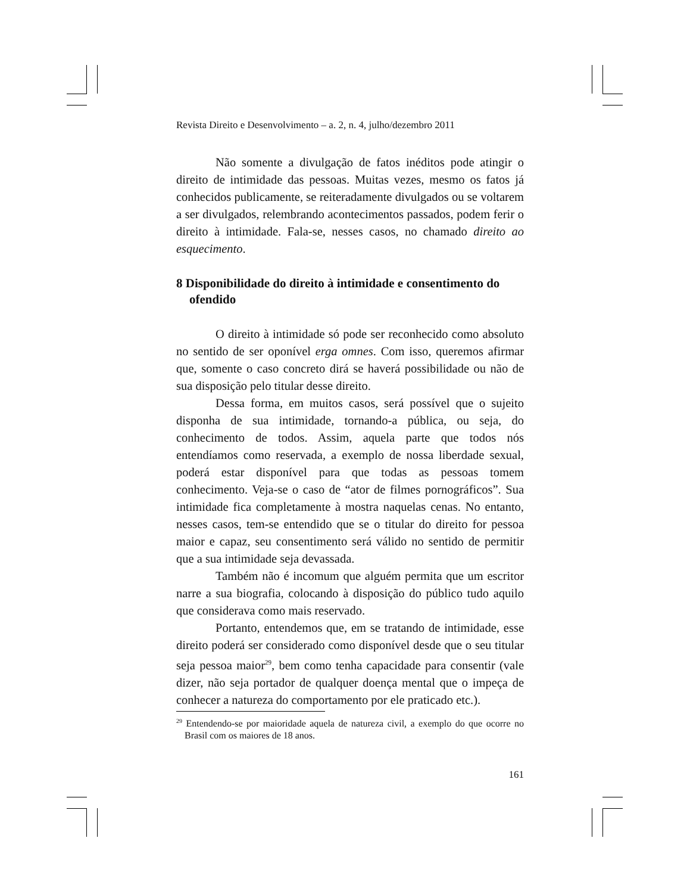Revista Direito e Desenvolvimento – a. 2, n. 4, julho/dezembro 2011
Não somente a divulgação de fatos inéditos pode atingir o direito de intimidade das pessoas. Muitas vezes, mesmo os fatos já conhecidos publicamente, se reiteradamente divulgados ou se voltarem a ser divulgados, relembrando acontecimentos passados, podem ferir o direito à intimidade. Fala-se, nesses casos, no chamado direito ao esquecimento.
8 Disponibilidade do direito à intimidade e consentimento do ofendido
O direito à intimidade só pode ser reconhecido como absoluto no sentido de ser oponível erga omnes. Com isso, queremos afirmar que, somente o caso concreto dirá se haverá possibilidade ou não de sua disposição pelo titular desse direito.
Dessa forma, em muitos casos, será possível que o sujeito disponha de sua intimidade, tornando-a pública, ou seja, do conhecimento de todos. Assim, aquela parte que todos nós entendíamos como reservada, a exemplo de nossa liberdade sexual, poderá estar disponível para que todas as pessoas tomem conhecimento. Veja-se o caso de “ator de filmes pornográficos”. Sua intimidade fica completamente à mostra naquelas cenas. No entanto, nesses casos, tem-se entendido que se o titular do direito for pessoa maior e capaz, seu consentimento será válido no sentido de permitir que a sua intimidade seja devassada.
Também não é incomum que alguém permita que um escritor narre a sua biografia, colocando à disposição do público tudo aquilo que considerava como mais reservado.
Portanto, entendemos que, em se tratando de intimidade, esse direito poderá ser considerado como disponível desde que o seu titular seja pessoa maior<sup>29</sup>, bem como tenha capacidade para consentir (vale dizer, não seja portador de qualquer doença mental que o impeça de conhecer a natureza do comportamento por ele praticado etc.).
<sup>29</sup> Entendendo-se por maioridade aquela de natureza civil, a exemplo do que ocorre no Brasil com os maiores de 18 anos.
161